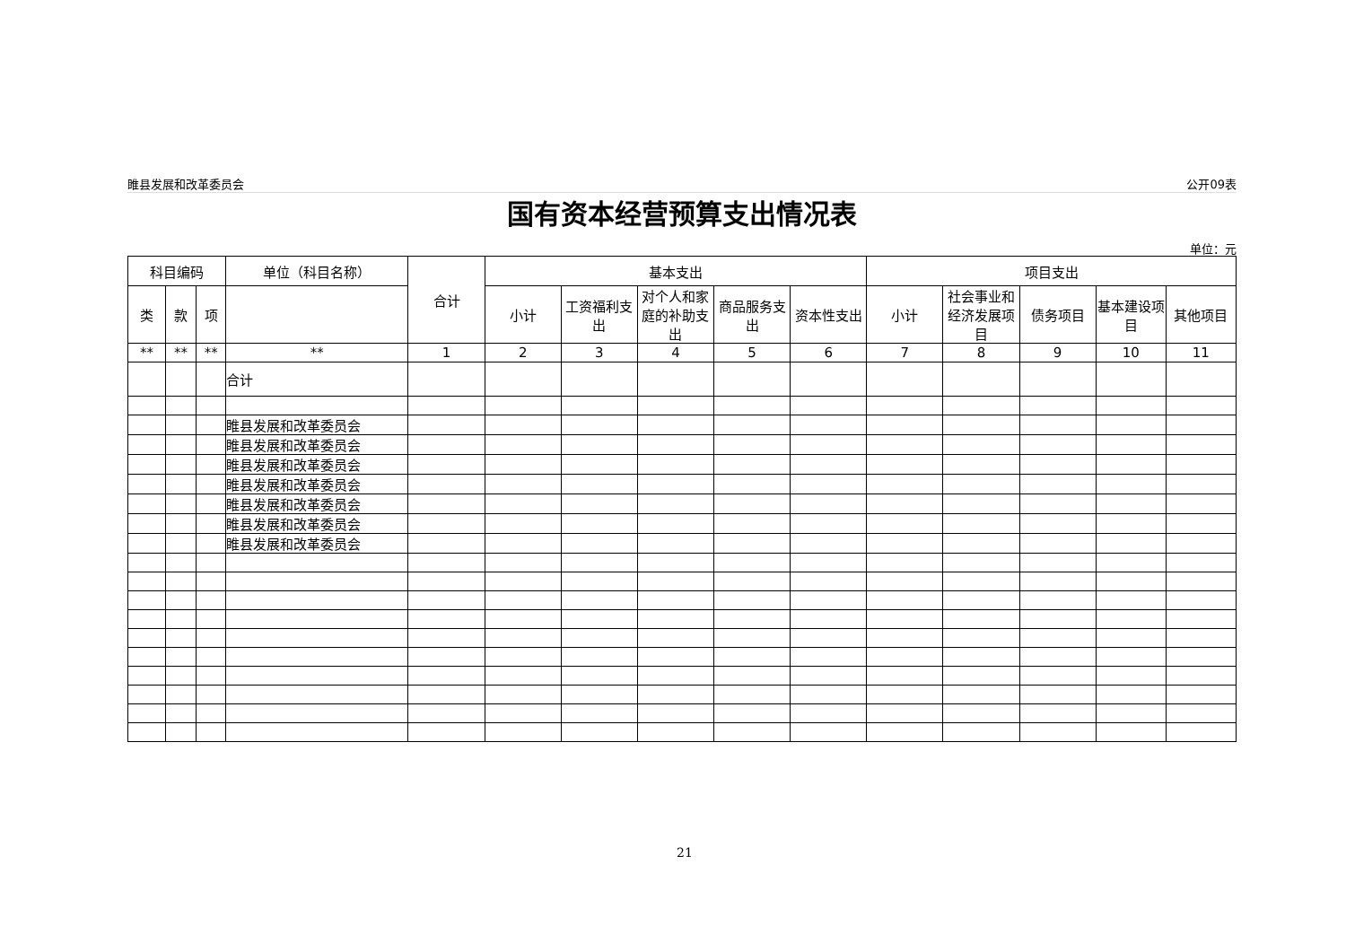睢县发展和改革委员会 公开09表
国有资本经营预算支出情况表
单位：元
| 科目编码 | | | 单位（科目名称） | 合计 | 基本支出 | | | | | 项目支出 | | | | |
| --- | --- | --- | --- | --- | --- | --- | --- | --- | --- | --- | --- | --- | --- | --- |
| 类 | 款 | 项 | | | 小计 | 工资福利支出 | 对个人和家庭的补助支出 | 商品服务支出 | 资本性支出 | 小计 | 社会事业和经济发展项目 | 债务项目 | 基本建设项目 | 其他项目 |
| ** | ** | ** | ** | 1 | 2 | 3 | 4 | 5 | 6 | 7 | 8 | 9 | 10 | 11 |
| | | | 合计 | | | | | | | | | | | |
| | | | 睢县发展和改革委员会 | | | | | | | | | | | |
| | | | 睢县发展和改革委员会 | | | | | | | | | | | |
| | | | 睢县发展和改革委员会 | | | | | | | | | | | |
| | | | 睢县发展和改革委员会 | | | | | | | | | | | |
| | | | 睢县发展和改革委员会 | | | | | | | | | | | |
| | | | 睢县发展和改革委员会 | | | | | | | | | | | |
| | | | 睢县发展和改革委员会 | | | | | | | | | | | |
21